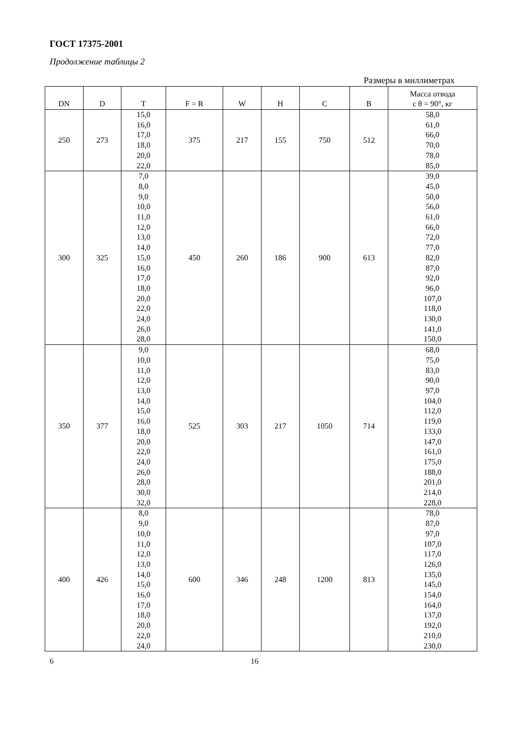ГОСТ 17375-2001
Продолжение таблицы 2
Размеры в миллиметрах
| DN | D | T | F = R | W | H | C | B | Масса отвода с θ = 90°, кг |
| --- | --- | --- | --- | --- | --- | --- | --- | --- |
| 250 | 273 | 15,0 16,0 17,0 18,0 20,0 22,0 | 375 | 217 | 155 | 750 | 512 | 58,0 61,0 66,0 70,0 78,0 85,0 |
| 300 | 325 | 7,0 8,0 9,0 10,0 11,0 12,0 13,0 14,0 15,0 16,0 17,0 18,0 20,0 22,0 24,0 26,0 28,0 | 450 | 260 | 186 | 900 | 613 | 39,0 45,0 50,0 56,0 61,0 66,0 72,0 77,0 82,0 87,0 92,0 96,0 107,0 118,0 130,0 141,0 150,0 |
| 350 | 377 | 9,0 10,0 11,0 12,0 13,0 14,0 15,0 16,0 18,0 20,0 22,0 24,0 26,0 28,0 30,0 32,0 | 525 | 303 | 217 | 1050 | 714 | 68,0 75,0 83,0 90,0 97,0 104,0 112,0 119,0 133,0 147,0 161,0 175,0 188,0 201,0 214,0 228,0 |
| 400 | 426 | 8,0 9,0 10,0 11,0 12,0 13,0 14,0 15,0 16,0 17,0 18,0 20,0 22,0 24,0 | 600 | 346 | 248 | 1200 | 813 | 78,0 87,0 97,0 107,0 117,0 126,0 135,0 145,0 154,0 164,0 137,0 192,0 210,0 230,0 |
6 16